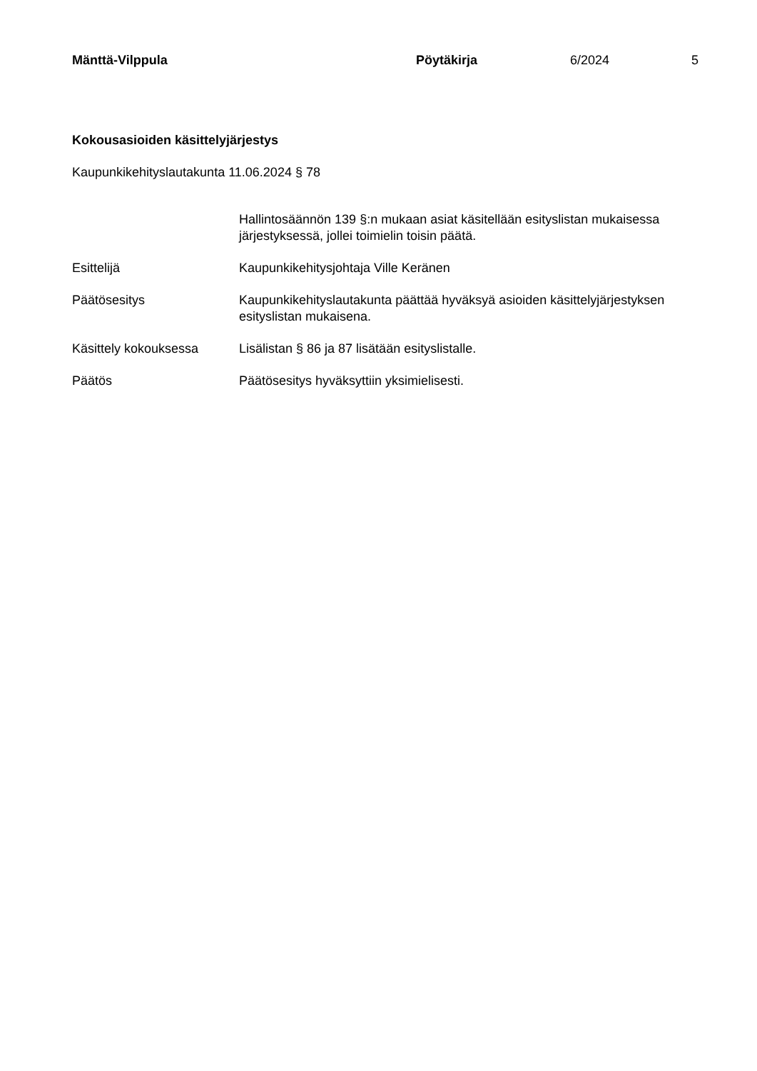Mänttä-Vilppula Pöytäkirja 6/2024 5
Kokousasioiden käsittelyjärjestys
Kaupunkikehityslautakunta 11.06.2024 § 78
Hallintosäännön 139 §:n mukaan asiat käsitellään esityslistan mukaisessa järjestyksessä, jollei toimielin toisin päätä.
Esittelijä Kaupunkikehitysjohtaja Ville Keränen
Päätösesitys Kaupunkikehityslautakunta päättää hyväksyä asioiden käsittelyjärjestyksen esityslistan mukaisena.
Käsittely kokouksessa Lisälistan § 86 ja 87 lisätään esityslistalle.
Päätös Päätösesitys hyväksyttiin yksimielisesti.